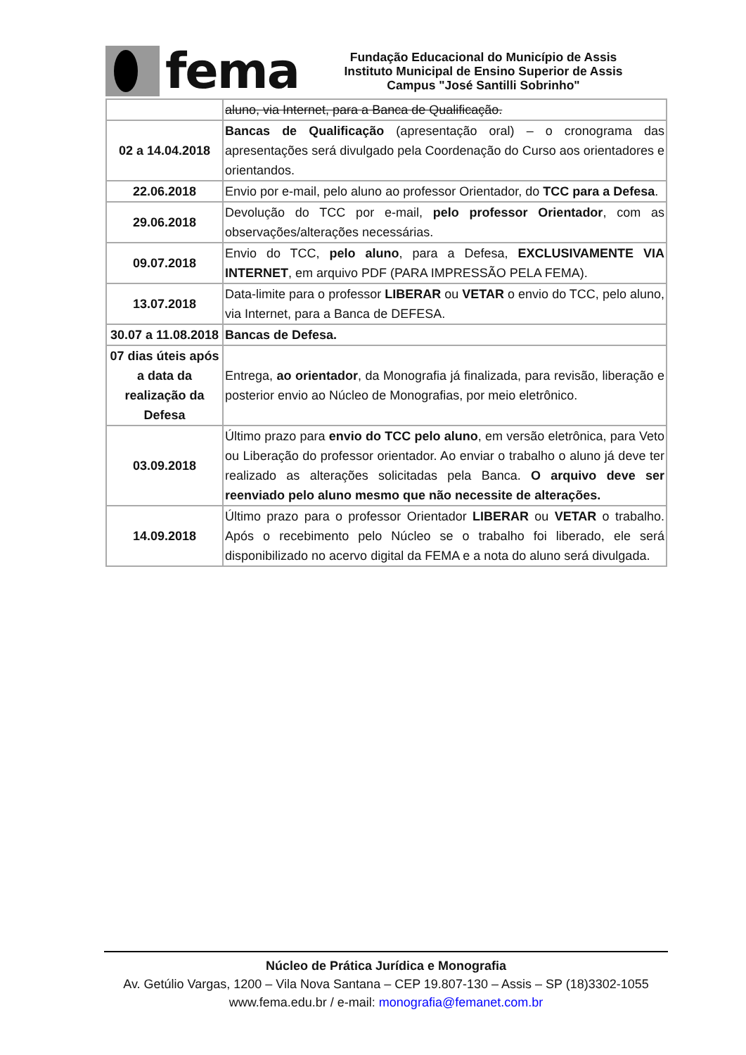fema
Fundação Educacional do Município de Assis
Instituto Municipal de Ensino Superior de Assis
Campus "José Santilli Sobrinho"
| | aluno, via Internet, para a Banca de Qualificação. |
| 02 a 14.04.2018 | Bancas de Qualificação (apresentação oral) – o cronograma das apresentações será divulgado pela Coordenação do Curso aos orientadores e orientandos. |
| 22.06.2018 | Envio por e-mail, pelo aluno ao professor Orientador, do TCC para a Defesa . |
| 29.06.2018 | Devolução do TCC por e-mail, pelo professor Orientador , com as observações/alterações necessárias. |
| 09.07.2018 | Envio do TCC, pelo aluno , para a Defesa, EXCLUSIVAMENTE VIA INTERNET , em arquivo PDF (PARA IMPRESSÃO PELA FEMA). |
| 13.07.2018 | Data-limite para o professor LIBERAR ou VETAR o envio do TCC, pelo aluno, via Internet, para a Banca de DEFESA. |
| 30.07 a 11.08.2018 | Bancas de Defesa. |
| 07 dias úteis após a data da realização da Defesa | Entrega, ao orientador , da Monografia já finalizada, para revisão, liberação e posterior envio ao Núcleo de Monografias, por meio eletrônico. |
| 03.09.2018 | Último prazo para envio do TCC pelo aluno , em versão eletrônica, para Veto ou Liberação do professor orientador. Ao enviar o trabalho o aluno já deve ter realizado as alterações solicitadas pela Banca. O arquivo deve ser reenviado pelo aluno mesmo que não necessite de alterações. |
| 14.09.2018 | Último prazo para o professor Orientador LIBERAR ou VETAR o trabalho. Após o recebimento pelo Núcleo se o trabalho foi liberado, ele será disponibilizado no acervo digital da FEMA e a nota do aluno será divulgada. |
Núcleo de Prática Jurídica e Monografia
Av. Getúlio Vargas, 1200 – Vila Nova Santana – CEP 19.807-130 – Assis – SP (18)3302-1055
www.fema.edu.br / e-mail: monografia@femanet.com.br